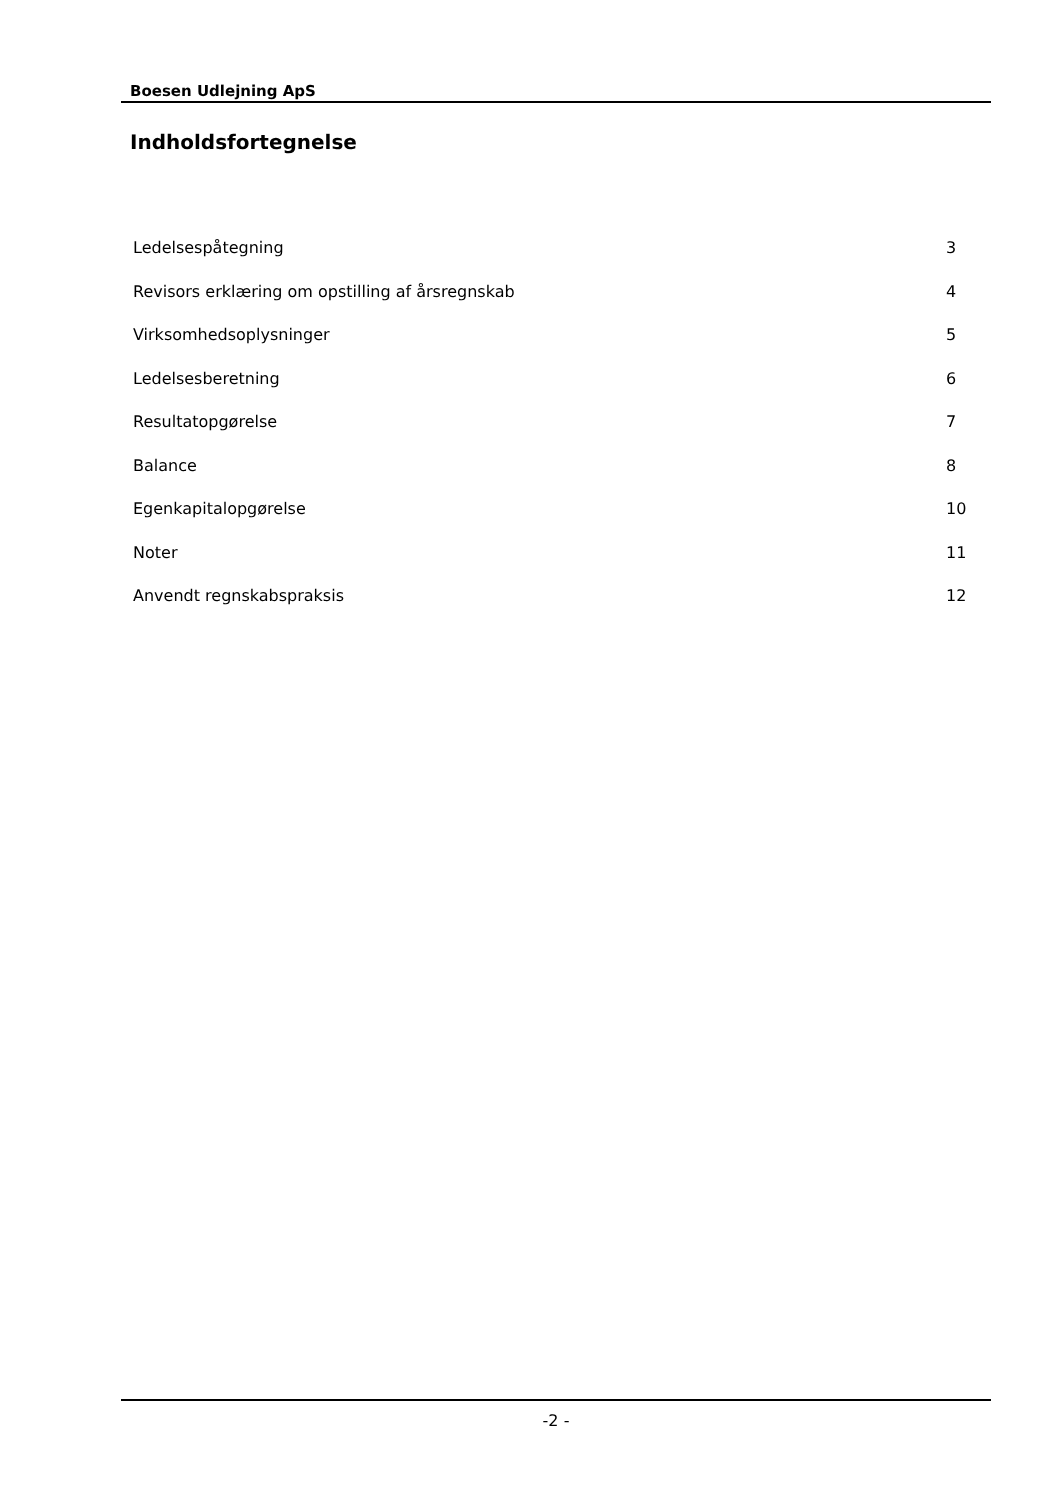Boesen Udlejning ApS
Indholdsfortegnelse
| Ledelsespåtegning | 3 |
| Revisors erklæring om opstilling af årsregnskab | 4 |
| Virksomhedsoplysninger | 5 |
| Ledelsesberetning | 6 |
| Resultatopgørelse | 7 |
| Balance | 8 |
| Egenkapitalopgørelse | 10 |
| Noter | 11 |
| Anvendt regnskabspraksis | 12 |
-2 -